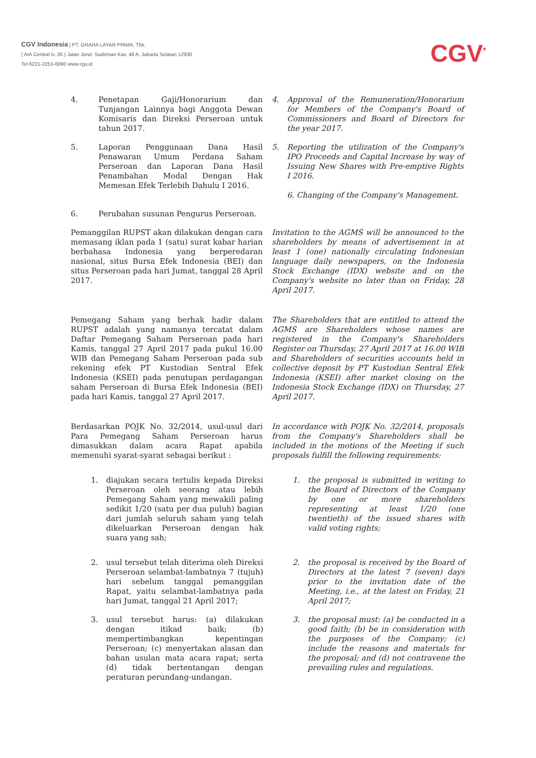CGV Indonesia | PT. GRAHA LAYAR PRIMA, Tbk.
( AIA Central lv. 26 ) Jalan Jend. Sudirman Kav. 48 A, Jakarta Selatan 12930
Tel 6221-2253-6090 www.cgv.id
CGV<sup>*</sup>
4. Penetapan Gaji/Honorarium dan Tunjangan Lainnya bagi Anggota Dewan Komisaris dan Direksi Perseroan untuk tahun 2017.
4. Approval of the Remuneration/Honorarium for Members of the Company's Board of Commissioners and Board of Directors for the year 2017.
5. Laporan Penggunaan Dana Hasil Penawaran Umum Perdana Saham Perseroan dan Laporan Dana Hasil Penambahan Modal Dengan Hak Memesan Efek Terlebih Dahulu I 2016.
5. Reporting the utilization of the Company's IPO Proceeds and Capital Increase by way of Issuing New Shares with Pre-emptive Rights I 2016.
6. Changing of the Company's Management.
6. Perubahan susunan Pengurus Perseroan.
Pemanggilan RUPST akan dilakukan dengan cara memasang iklan pada 1 (satu) surat kabar harian berbahasa Indonesia yang berperedaran nasional, situs Bursa Efek Indonesia (BEI) dan situs Perseroan pada hari Jumat, tanggal 28 April 2017.
Invitation to the AGMS will be announced to the shareholders by means of advertisement in at least 1 (one) nationally circulating Indonesian language daily newspapers, on the Indonesia Stock Exchange (IDX) website and on the Company's website no later than on Friday, 28 April 2017.
Pemegang Saham yang berhak hadir dalam RUPST adalah yang namanya tercatat dalam Daftar Pemegang Saham Perseroan pada hari Kamis, tanggal 27 April 2017 pada pukul 16.00 WIB dan Pemegang Saham Perseroan pada sub rekening efek PT Kustodian Sentral Efek Indonesia (KSEI) pada penutupan perdagangan saham Perseroan di Bursa Efek Indonesia (BEI) pada hari Kamis, tanggal 27 April 2017.
The Shareholders that are entitled to attend the AGMS are Shareholders whose names are registered in the Company's Shareholders Register on Thursday, 27 April 2017 at 16.00 WIB and Shareholders of securities accounts held in collective deposit by PT Kustodian Sentral Efek Indonesia (KSEI) after market closing on the Indonesia Stock Exchange (IDX) on Thursday, 27 April 2017.
Berdasarkan POJK No. 32/2014, usul-usul dari Para Pemegang Saham Perseroan harus dimasukkan dalam acara Rapat apabila memenuhi syarat-syarat sebagai berikut :
In accordance with POJK No. 32/2014, proposals from the Company's Shareholders shall be included in the motions of the Meeting if such proposals fulfill the following requirements:
1. diajukan secara tertulis kepada Direksi Perseroan oleh seorang atau lebih Pemegang Saham yang mewakili paling sedikit 1/20 (satu per dua puluh) bagian dari jumlah seluruh saham yang telah dikeluarkan Perseroan dengan hak suara yang sah;
1. the proposal is submitted in writing to the Board of Directors of the Company by one or more shareholders representing at least 1/20 (one twentieth) of the issued shares with valid voting rights;
2. usul tersebut telah diterima oleh Direksi Perseroan selambat-lambatnya 7 (tujuh) hari sebelum tanggal pemanggilan Rapat, yaitu selambat-lambatnya pada hari Jumat, tanggal 21 April 2017;
2. the proposal is received by the Board of Directors at the latest 7 (seven) days prior to the invitation date of the Meeting, i.e., at the latest on Friday, 21 April 2017;
3. usul tersebut harus: (a) dilakukan dengan itikad baik; (b) mempertimbangkan kepentingan Perseroan; (c) menyertakan alasan dan bahan usulan mata acara rapat; serta (d) tidak bertentangan dengan peraturan perundang-undangan.
3. the proposal must: (a) be conducted in a good faith; (b) be in consideration with the purposes of the Company; (c) include the reasons and materials for the proposal; and (d) not contravene the prevailing rules and regulations.